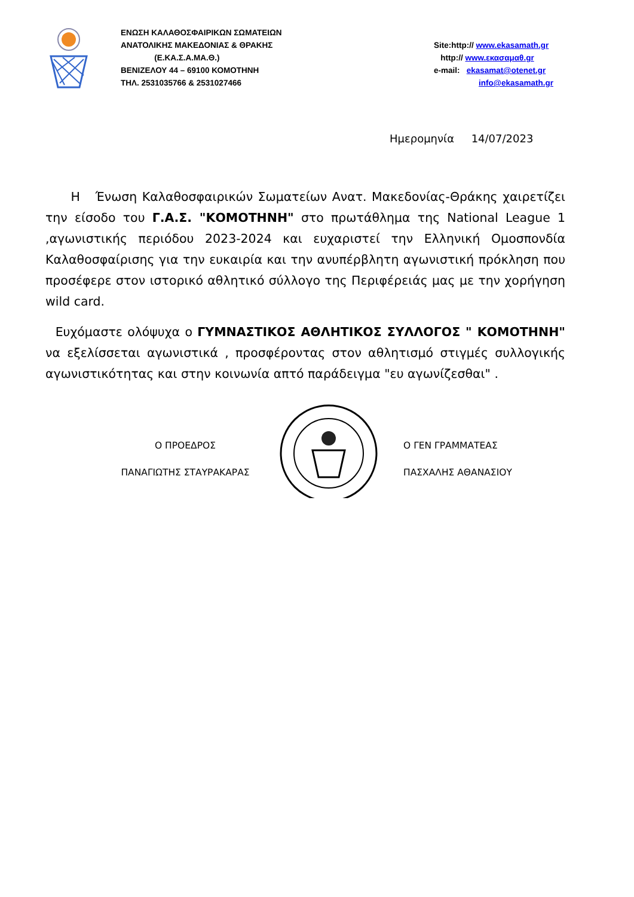ΕΝΩΣΗ ΚΑΛΑΘΟΣΦΑΙΡΙΚΩΝ ΣΩΜΑΤΕΙΩΝ
ΑΝΑΤΟΛΙΚΗΣ ΜΑΚΕΔΟΝΙΑΣ & ΘΡΑΚΗΣ
(Ε.ΚΑ.Σ.Α.ΜΑ.Θ.)
ΒΕΝΙΖΕΛΟΥ 44 – 69100 ΚΟΜΟΤΗΝΗ
ΤΗΛ. 2531035766 & 2531027466
Site:http:// www.ekasamath.gr
http:// www.εκασαμαθ.gr
e-mail: ekasamat@otenet.gr
info@ekasamath.gr
Ημερομηνία 14/07/2023
Η Ένωση Καλαθοσφαιρικών Σωματείων Ανατ. Μακεδονίας-Θράκης χαιρετίζει την είσοδο του Γ.Α.Σ. "ΚΟΜΟΤΗΝΗ" στο πρωτάθλημα της National League 1 ,αγωνιστικής περιόδου 2023-2024 και ευχαριστεί την Ελληνική Ομοσπονδία Καλαθοσφαίρισης για την ευκαιρία και την ανυπέρβλητη αγωνιστική πρόκληση που προσέφερε στον ιστορικό αθλητικό σύλλογο της Περιφέρειάς μας με την χορήγηση wild card.
Ευχόμαστε ολόψυχα ο ΓΥΜΝΑΣΤΙΚΟΣ ΑΘΛΗΤΙΚΟΣ ΣΥΛΛΟΓΟΣ " ΚΟΜΟΤΗΝΗ" να εξελίσσεται αγωνιστικά , προσφέροντας στον αθλητισμό στιγμές συλλογικής αγωνιστικότητας και στην κοινωνία απτό παράδειγμα "ευ αγωνίζεσθαι" .
Ο ΠΡΟΕΔΡΟΣ
ΠΑΝΑΓΙΩΤΗΣ ΣΤΑΥΡΑΚΑΡΑΣ
Ο ΓΕΝ ΓΡΑΜΜΑΤΕΑΣ
ΠΑΣΧΑΛΗΣ ΑΘΑΝΑΣΙΟΥ